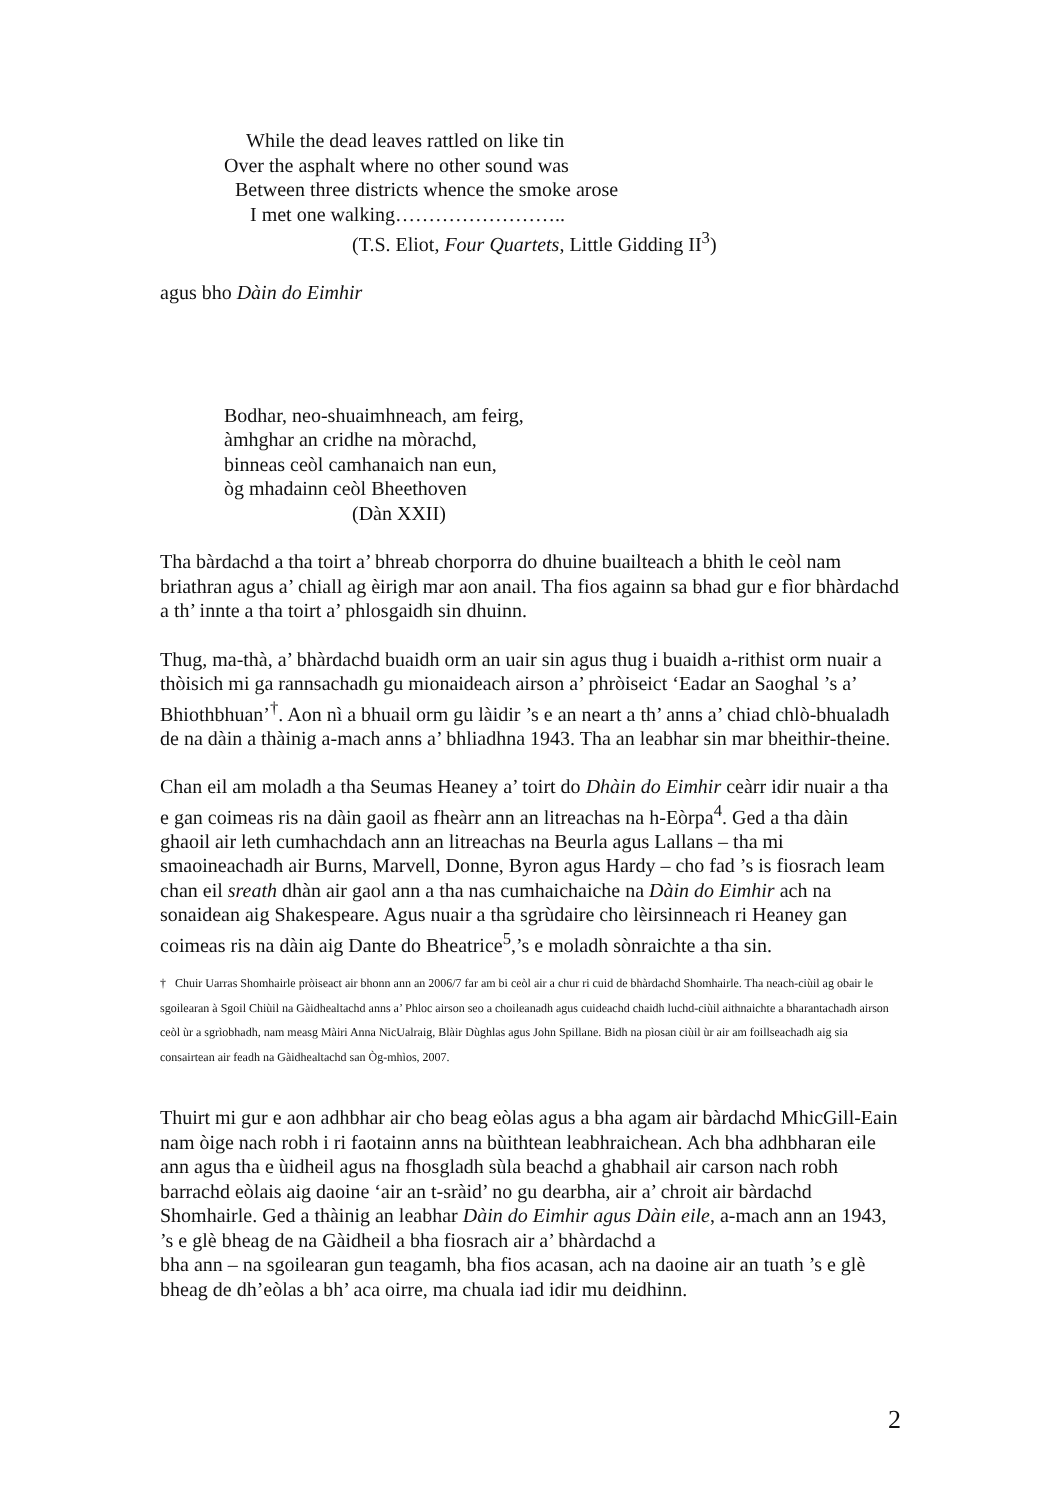While the dead leaves rattled on like tin
Over the asphalt where no other sound was
Between three districts whence the smoke arose
I met one walking……………………..
(T.S. Eliot, Four Quartets, Little Gidding II<sup>3</sup>)
agus bho Dàin do Eimhir
Bodhar, neo-shuaimhneach, am feirg,
àmhghar an cridhe na mòrachd,
binneas ceòl camhanaich nan eun,
òg mhadainn ceòl Bheethoven
(Dàn XXII)
Tha bàrdachd a tha toirt a’ bhreab chorporra do dhuine buailteach a bhith le ceòl nam briathran agus a’ chiall ag èirigh mar aon anail. Tha fios againn sa bhad gur e fìor bhàrdachd a th’ innte a tha toirt a’ phlosgaidh sin dhuinn.
Thug, ma-thà, a’ bhàrdachd buaidh orm an uair sin agus thug i buaidh a-rithist orm nuair a thòisich mi ga rannsachadh gu mionaideach airson a’ phròiseict ‘Eadar an Saoghal ’s a’ Bhiothbhuan’<sup>†</sup>. Aon nì a bhuail orm gu làidir ’s e an neart a th’ anns a’ chiad chlò-bhualadh de na dàin a thàinig a-mach anns a’ bhliadhna 1943. Tha an leabhar sin mar bheithir-theine.
Chan eil am moladh a tha Seumas Heaney a’ toirt do Dhàin do Eimhir ceàrr idir nuair a tha e gan coimeas ris na dàin gaoil as fheàrr ann an litreachas na h-Eòrpa<sup>4</sup>. Ged a tha dàin ghaoil air leth cumhachdach ann an litreachas na Beurla agus Lallans – tha mi smaoineachadh air Burns, Marvell, Donne, Byron agus Hardy – cho fad ’s is fiosrach leam chan eil sreath dhàn air gaol ann a tha nas cumhaichaiche na Dàin do Eimhir ach na sonaidean aig Shakespeare. Agus nuair a tha sgrùdaire cho lèirsinneach ri Heaney gan coimeas ris na dàin aig Dante do Bheatrice<sup>5</sup>,’s e moladh sònraichte a tha sin.
† Chuir Uarras Shomhairle pròiseact air bhonn ann an 2006/7 far am bi ceòl air a chur ri cuid de bhàrdachd Shomhairle. Tha neach-ciùil ag obair le sgoilearan à Sgoil Chiùil na Gàidhealtachd anns a’ Phloc airson seo a choileanadh agus cuideachd chaidh luchd-ciùil aithnaichte a bharantachadh airson ceòl ùr a sgrìobhadh, nam measg Màiri Anna NicUalraig, Blàir Dùghlas agus John Spillane. Bidh na pìosan ciùil ùr air am foillseachadh aig sia consairtean air feadh na Gàidhealtachd san Òg-mhìos, 2007.
Thuirt mi gur e aon adhbhar air cho beag eòlas agus a bha agam air bàrdachd MhicGill-Eain nam òige nach robh i ri faotainn anns na bùithtean leabhraichean. Ach bha adhbharan eile ann agus tha e ùidheil agus na fhosgladh sùla beachd a ghabhail air carson nach robh barrachd eòlais aig daoine ‘air an t-sràid’ no gu dearbha, air a’ chroit air bàrdachd Shomhairle. Ged a thàinig an leabhar Dàin do Eimhir agus Dàin eile, a-mach ann an 1943, ’s e glè bheag de na Gàidheil a bha fiosrach air a’ bhàrdachd a
bha ann – na sgoilearan gun teagamh, bha fios acasan, ach na daoine air an tuath ’s e glè bheag de dh’eòlas a bh’ aca oirre, ma chuala iad idir mu deidhinn.
2